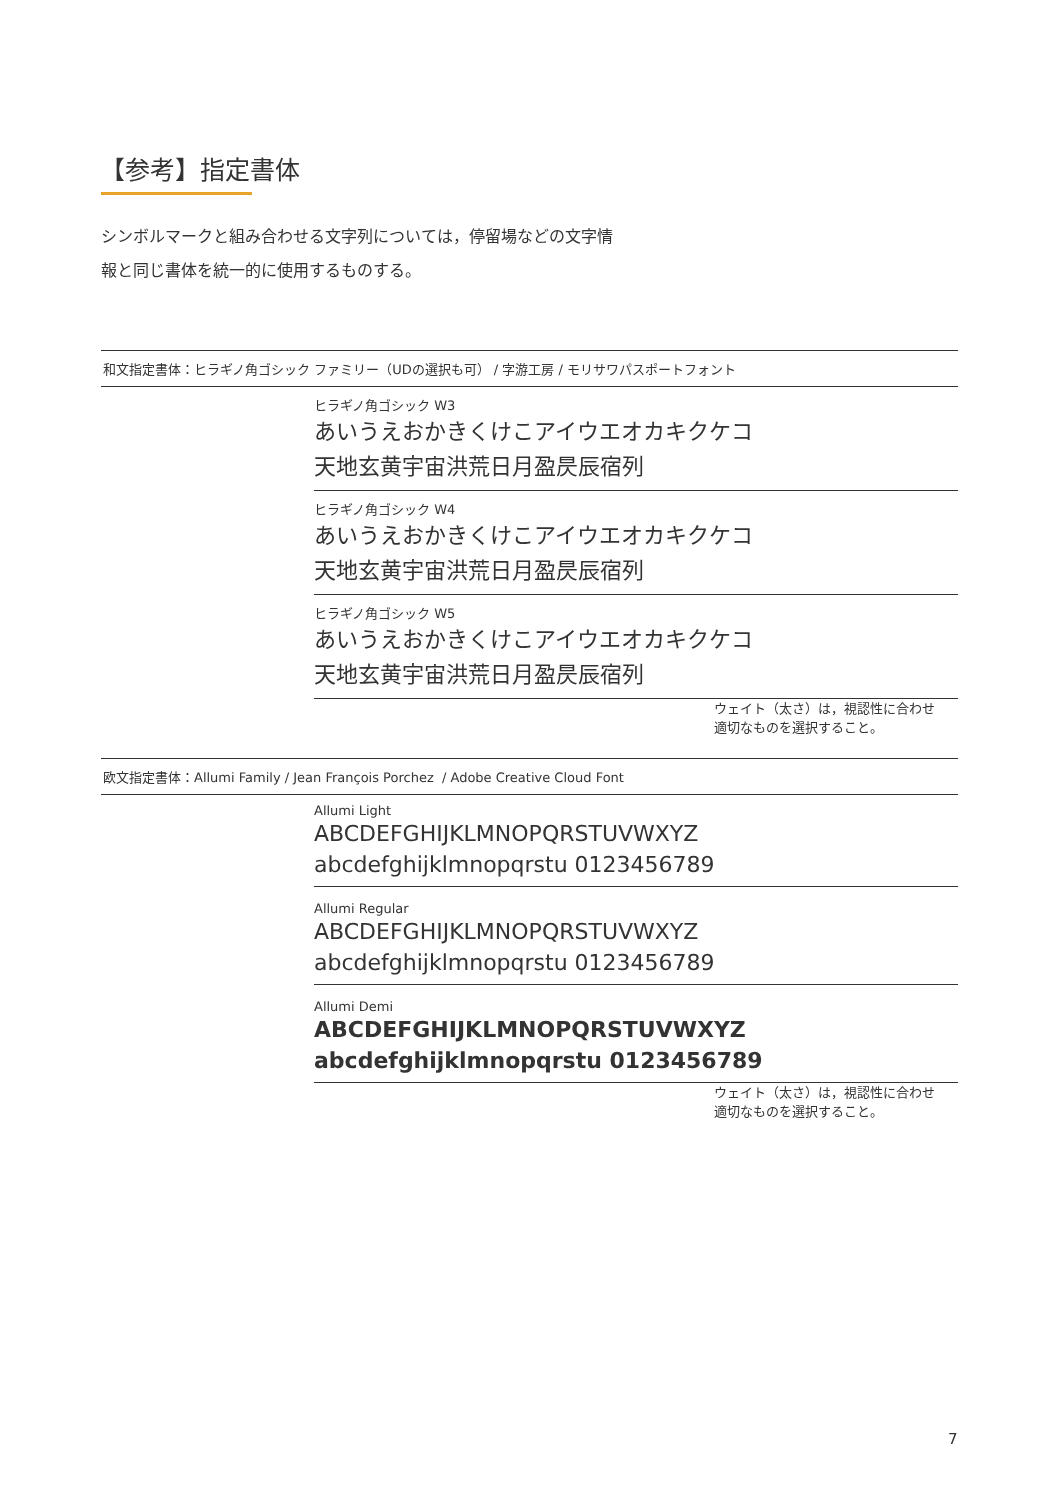【参考】指定書体
シンボルマークと組み合わせる文字列については，停留場などの文字情
報と同じ書体を統一的に使用するものする。
和文指定書体：ヒラギノ角ゴシック ファミリー（UDの選択も可） / 字游工房 / モリサワパスポートフォント
ヒラギノ角ゴシック W3
あいうえおかきくけこアイウエオカキクケコ
天地玄黄宇宙洪荒日月盈昃辰宿列
ヒラギノ角ゴシック W4
あいうえおかきくけこアイウエオカキクケコ
天地玄黄宇宙洪荒日月盈昃辰宿列
ヒラギノ角ゴシック W5
あいうえおかきくけこアイウエオカキクケコ
天地玄黄宇宙洪荒日月盈昃辰宿列
ウェイト（太さ）は，視認性に合わせ
適切なものを選択すること。
欧文指定書体：Allumi Family / Jean François Porchez / Adobe Creative Cloud Font
Allumi Light
ABCDEFGHIJKLMNOPQRSTUVWXYZ
abcdefghijklmnopqrstu 0123456789
Allumi Regular
ABCDEFGHIJKLMNOPQRSTUVWXYZ
abcdefghijklmnopqrstu 0123456789
Allumi Demi
ABCDEFGHIJKLMNOPQRSTUVWXYZ
abcdefghijklmnopqrstu 0123456789
ウェイト（太さ）は，視認性に合わせ
適切なものを選択すること。
7